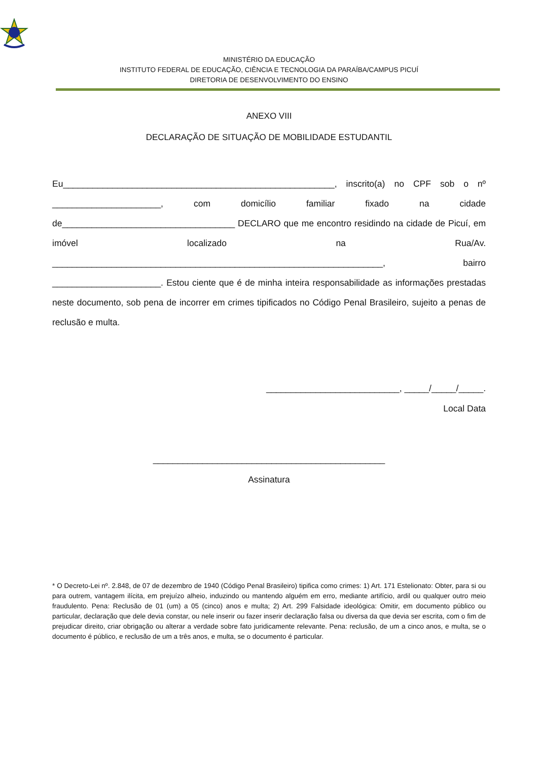MINISTÉRIO DA EDUCAÇÃO
INSTITUTO FEDERAL DE EDUCAÇÃO, CIÊNCIA E TECNOLOGIA DA PARAÍBA/CAMPUS PICUÍ
DIRETORIA DE DESENVOLVIMENTO DO ENSINO
ANEXO VIII
DECLARAÇÃO DE SITUAÇÃO DE MOBILIDADE ESTUDANTIL
Eu_______________________________________________________, inscrito(a) no CPF sob o nº ______________________, com domicílio familiar fixado na cidade de___________________________________ DECLARO que me encontro residindo na cidade de Picuí, em imóvel localizado na Rua/Av. ___________________________________________________________________, bairro ______________________. Estou ciente que é de minha inteira responsabilidade as informações prestadas neste documento, sob pena de incorrer em crimes tipificados no Código Penal Brasileiro, sujeito a penas de reclusão e multa.
___________________________, _____/_____/_____.
Local Data
_______________________________________________
Assinatura
* O Decreto-Lei nº. 2.848, de 07 de dezembro de 1940 (Código Penal Brasileiro) tipifica como crimes: 1) Art. 171 Estelionato: Obter, para si ou para outrem, vantagem ilícita, em prejuízo alheio, induzindo ou mantendo alguém em erro, mediante artifício, ardil ou qualquer outro meio fraudulento. Pena: Reclusão de 01 (um) a 05 (cinco) anos e multa; 2) Art. 299 Falsidade ideológica: Omitir, em documento público ou particular, declaração que dele devia constar, ou nele inserir ou fazer inserir declaração falsa ou diversa da que devia ser escrita, com o fim de prejudicar direito, criar obrigação ou alterar a verdade sobre fato juridicamente relevante. Pena: reclusão, de um a cinco anos, e multa, se o documento é público, e reclusão de um a três anos, e multa, se o documento é particular.